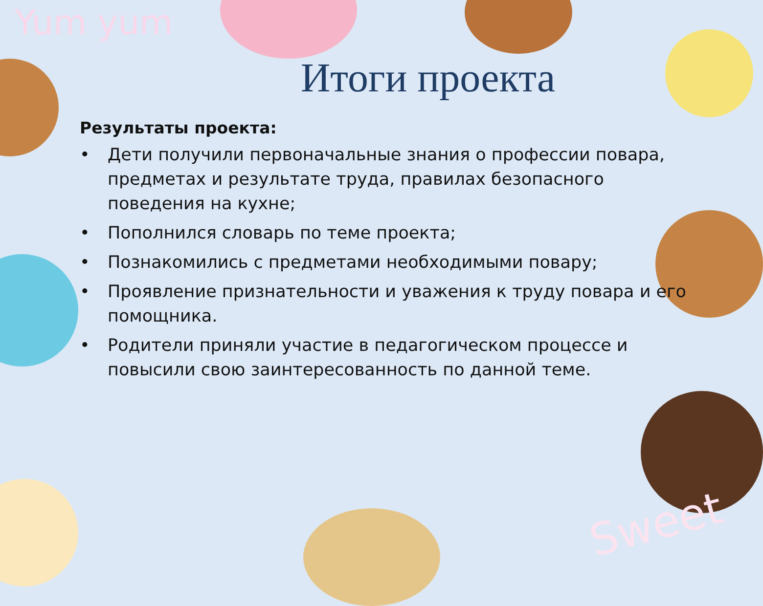Yum yum
Sweet
Итоги проекта
Результаты проекта:
• Дети получили первоначальные знания о профессии повара, предметах и результате труда, правилах безопасного поведения на кухне;
• Пополнился словарь по теме проекта;
• Познакомились с предметами необходимыми повару;
• Проявление признательности и уважения к труду повара и его помощника.
• Родители приняли участие в педагогическом процессе и повысили свою заинтересованность по данной теме.